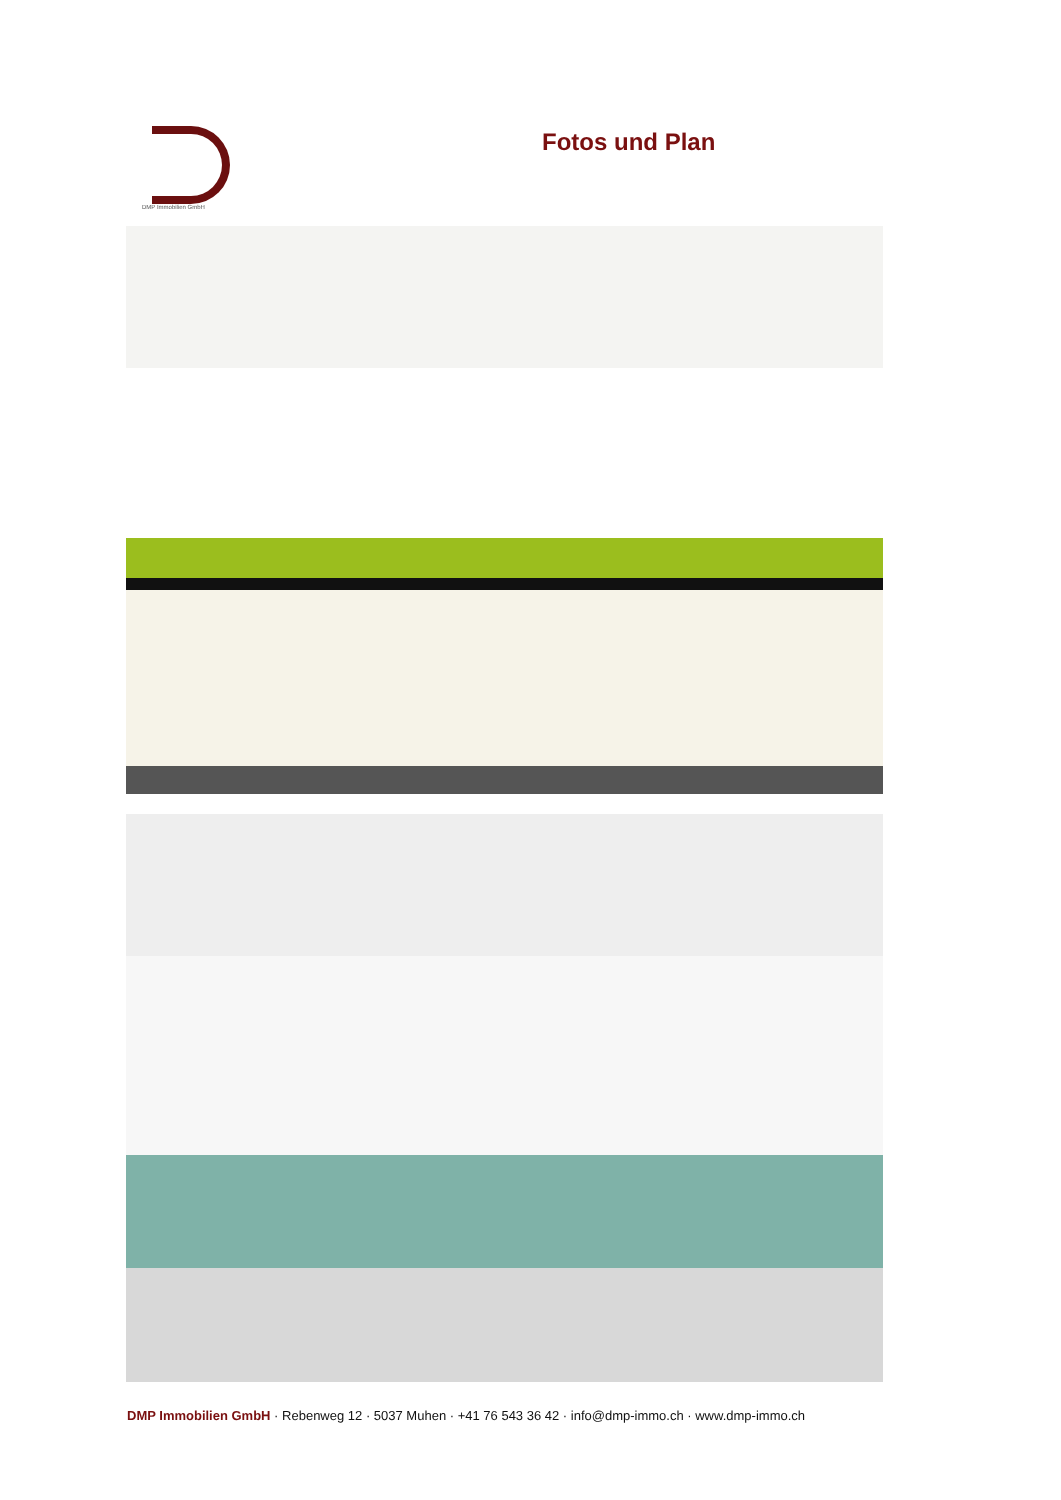DMP Immobilien GmbH
Fotos und Plan
DMP Immobilien GmbH · Rebenweg 12 · 5037 Muhen · +41 76 543 36 42 · info@dmp-immo.ch · www.dmp-immo.ch